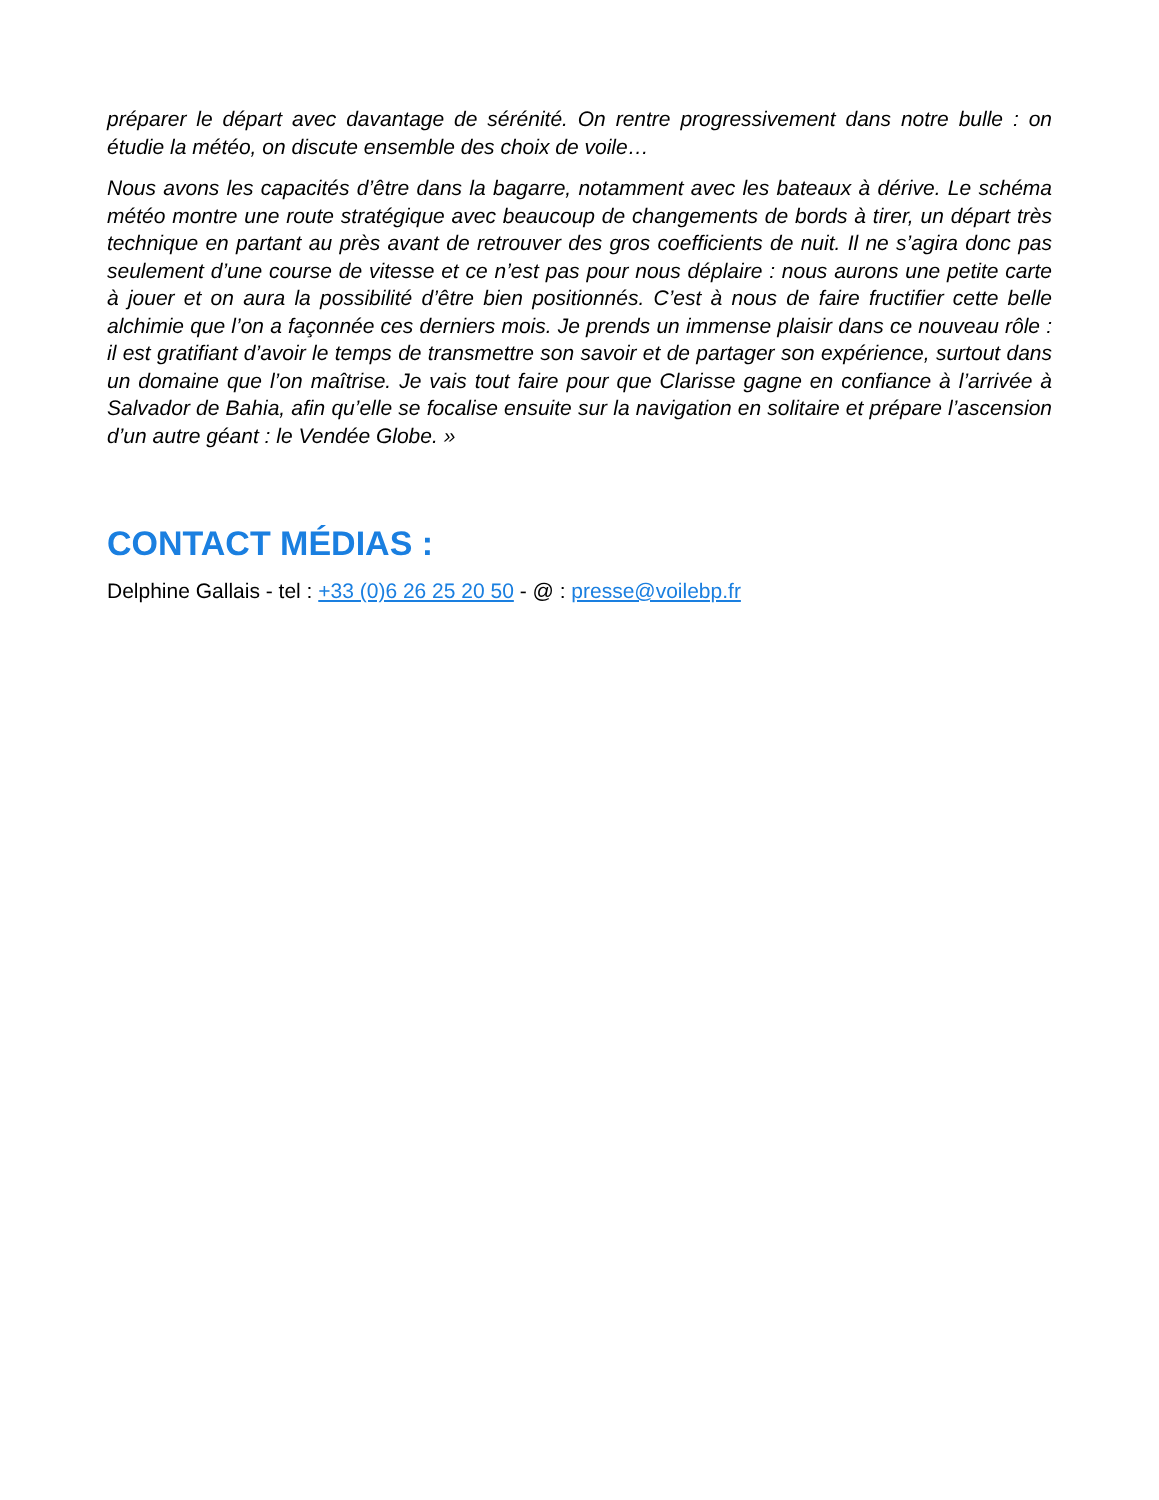préparer le départ avec davantage de sérénité. On rentre progressivement dans notre bulle : on étudie la météo, on discute ensemble des choix de voile…
Nous avons les capacités d’être dans la bagarre, notamment avec les bateaux à dérive. Le schéma météo montre une route stratégique avec beaucoup de changements de bords à tirer, un départ très technique en partant au près avant de retrouver des gros coefficients de nuit. Il ne s’agira donc pas seulement d’une course de vitesse et ce n’est pas pour nous déplaire : nous aurons une petite carte à jouer et on aura la possibilité d’être bien positionnés. C’est à nous de faire fructifier cette belle alchimie que l’on a façonnée ces derniers mois. Je prends un immense plaisir dans ce nouveau rôle : il est gratifiant d’avoir le temps de transmettre son savoir et de partager son expérience, surtout dans un domaine que l’on maîtrise. Je vais tout faire pour que Clarisse gagne en confiance à l’arrivée à Salvador de Bahia, afin qu’elle se focalise ensuite sur la navigation en solitaire et prépare l’ascension d’un autre géant : le Vendée Globe. »
CONTACT MÉDIAS :
Delphine Gallais - tel : +33 (0)6 26 25 20 50 - @ : presse@voilebp.fr